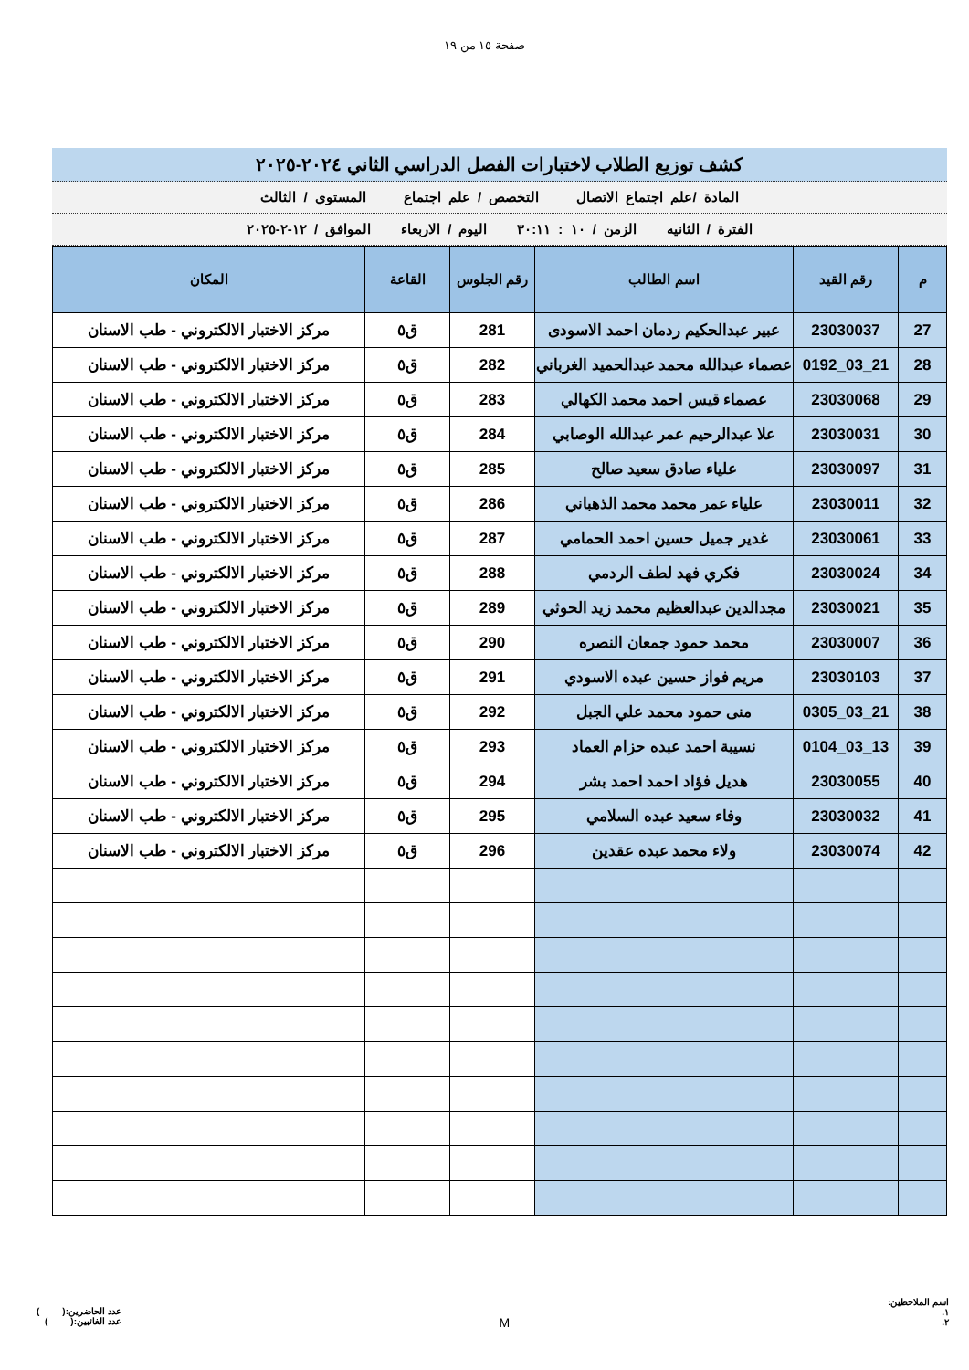صفحة ١٥ من ١٩
كشف توزيع الطلاب لاختبارات الفصل الدراسي الثاني ٢٠٢٤-٢٠٢٥
المادة /علم اجتماع الاتصال التخصص / علم اجتماع المستوى / الثالث
الفترة / الثانيه الزمن / ١٠ : ٣٠:١١ اليوم / الاربعاء الموافق / ١٢-٢-٢٠٢٥
| م | رقم القيد | اسم الطالب | رقم الجلوس | القاعة | المكان |
| --- | --- | --- | --- | --- | --- |
| 27 | 23030037 | عبير عبدالحكيم ردمان احمد الاسودى | 281 | ق٥ | مركز الاختبار الالكتروني - طب الاسنان |
| 28 | 21_03_0192 | عصماء عبدالله محمد عبدالحميد الغرباني | 282 | ق٥ | مركز الاختبار الالكتروني - طب الاسنان |
| 29 | 23030068 | عصماء قيس احمد محمد الكهالي | 283 | ق٥ | مركز الاختبار الالكتروني - طب الاسنان |
| 30 | 23030031 | علا عبدالرحيم عمر عبدالله الوصابي | 284 | ق٥ | مركز الاختبار الالكتروني - طب الاسنان |
| 31 | 23030097 | علياء صادق سعيد صالح | 285 | ق٥ | مركز الاختبار الالكتروني - طب الاسنان |
| 32 | 23030011 | علياء عمر محمد محمد الذهباني | 286 | ق٥ | مركز الاختبار الالكتروني - طب الاسنان |
| 33 | 23030061 | غدير جميل حسين احمد الحمامي | 287 | ق٥ | مركز الاختبار الالكتروني - طب الاسنان |
| 34 | 23030024 | فكري فهد لطف الردمي | 288 | ق٥ | مركز الاختبار الالكتروني - طب الاسنان |
| 35 | 23030021 | مجدالدين عبدالعظيم محمد زيد الحوثي | 289 | ق٥ | مركز الاختبار الالكتروني - طب الاسنان |
| 36 | 23030007 | محمد حمود جمعان النصره | 290 | ق٥ | مركز الاختبار الالكتروني - طب الاسنان |
| 37 | 23030103 | مريم فواز حسين عبده الاسودي | 291 | ق٥ | مركز الاختبار الالكتروني - طب الاسنان |
| 38 | 21_03_0305 | منى حمود محمد علي الجبل | 292 | ق٥ | مركز الاختبار الالكتروني - طب الاسنان |
| 39 | 13_03_0104 | نسيبة احمد عبده حزام العماد | 293 | ق٥ | مركز الاختبار الالكتروني - طب الاسنان |
| 40 | 23030055 | هديل فؤاد احمد احمد بشر | 294 | ق٥ | مركز الاختبار الالكتروني - طب الاسنان |
| 41 | 23030032 | وفاء سعيد عبده السلامي | 295 | ق٥ | مركز الاختبار الالكتروني - طب الاسنان |
| 42 | 23030074 | ولاء محمد عبده عقدين | 296 | ق٥ | مركز الاختبار الالكتروني - طب الاسنان |
اسم الملاحظين:
١.
٢.
M
عدد الحاضرين:( )
عدد الغائبين:( )